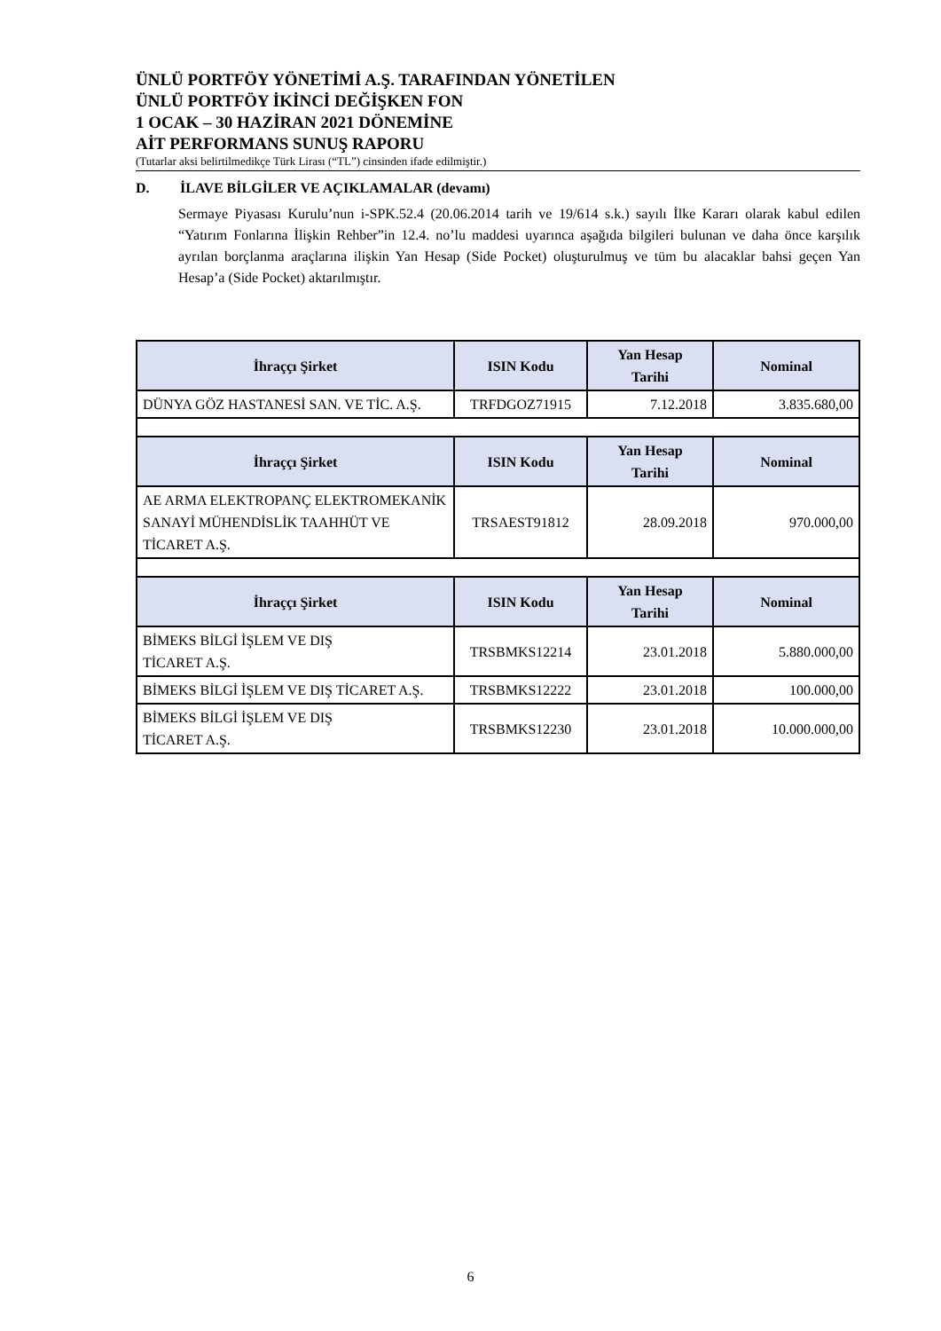ÜNLÜ PORTFÖY YÖNETİMİ A.Ş. TARAFINDAN YÖNETİLEN
ÜNLÜ PORTFÖY İKİNCİ DEĞİŞKEN FON
1 OCAK – 30 HAZİRAN 2021 DÖNEMİNE
AİT PERFORMANS SUNUŞ RAPORU
(Tutarlar aksi belirtilmedikçe Türk Lirası (“TL”) cinsinden ifade edilmiştir.)
D. İLAVE BİLGİLER VE AÇIKLAMALAR (devamı)
Sermaye Piyasası Kurulu’nun i-SPK.52.4 (20.06.2014 tarih ve 19/614 s.k.) sayılı İlke Kararı olarak kabul edilen “Yatırım Fonlarına İlişkin Rehber”in 12.4. no’lu maddesi uyarınca aşağıda bilgileri bulunan ve daha önce karşılık ayrılan borçlanma araçlarına ilişkin Yan Hesap (Side Pocket) oluşturulmuş ve tüm bu alacaklar bahsi geçen Yan Hesap’a (Side Pocket) aktarılmıştır.
| İhraççı Şirket | ISIN Kodu | Yan Hesap Tarihi | Nominal |
| --- | --- | --- | --- |
| DÜNYA GÖZ HASTANESİ SAN. VE TİC. A.Ş. | TRFDGOZ71915 | 7.12.2018 | 3.835.680,00 |
| İhraççı Şirket | ISIN Kodu | Yan Hesap Tarihi | Nominal |
| AE ARMA ELEKTROPANÇ ELEKTROMEKANİK SANAYİ MÜHENDİSLİK TAAHHÜT VE TİCARET A.Ş. | TRSAEST91812 | 28.09.2018 | 970.000,00 |
| İhraççı Şirket | ISIN Kodu | Yan Hesap Tarihi | Nominal |
| BİMEKS BİLGİ İŞLEM VE DIŞ TİCARET A.Ş. | TRSBMKS12214 | 23.01.2018 | 5.880.000,00 |
| BİMEKS BİLGİ İŞLEM VE DIŞ TİCARET A.Ş. | TRSBMKS12222 | 23.01.2018 | 100.000,00 |
| BİMEKS BİLGİ İŞLEM VE DIŞ TİCARET A.Ş. | TRSBMKS12230 | 23.01.2018 | 10.000.000,00 |
6